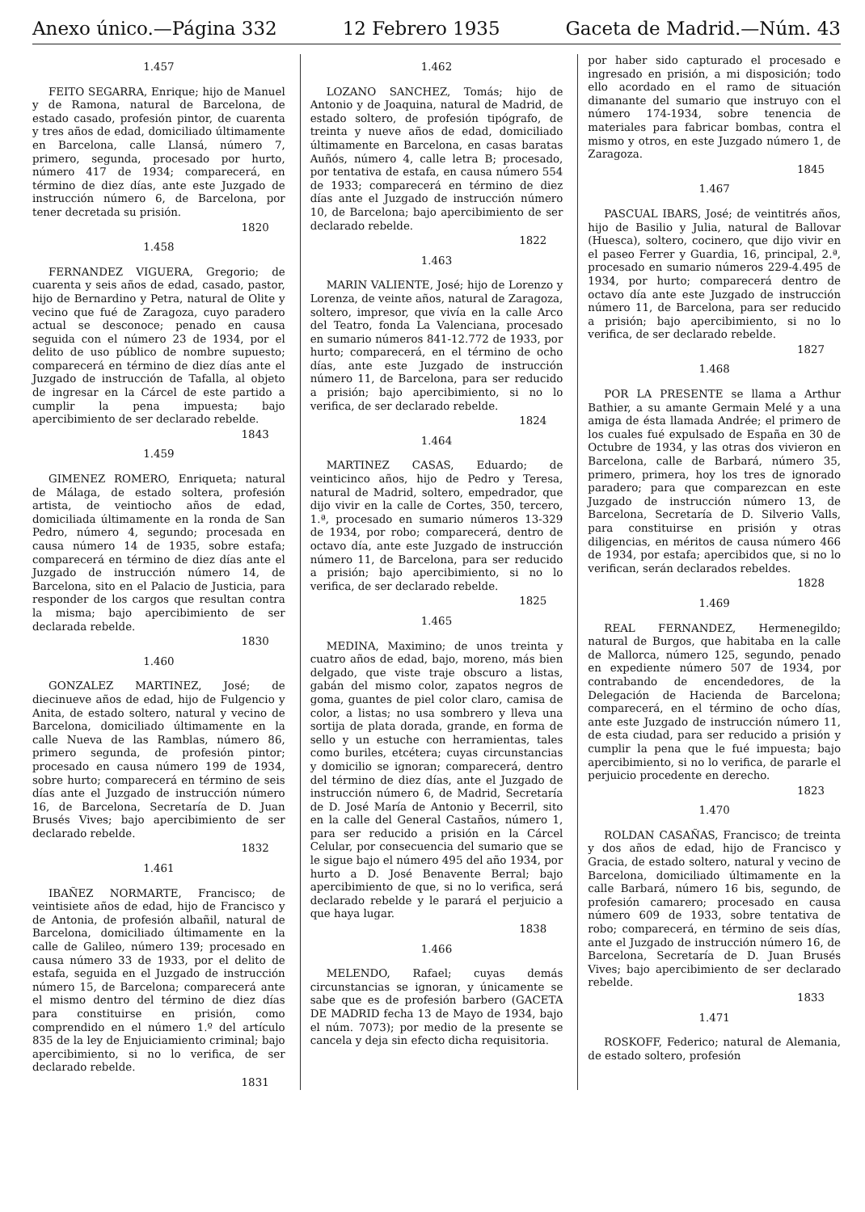Anexo único.—Página 332 12 Febrero 1935 Gaceta de Madrid.—Núm. 43
1.457
FEITO SEGARRA, Enrique; hijo de Manuel y de Ramona, natural de Barcelona, de estado casado, profesión pintor, de cuarenta y tres años de edad, domiciliado últimamente en Barcelona, calle Llansá, número 7, primero, segunda, procesado por hurto, número 417 de 1934; comparecerá, en término de diez días, ante este Juzgado de instrucción número 6, de Barcelona, por tener decretada su prisión.
1820
1.458
FERNANDEZ VIGUERA, Gregorio; de cuarenta y seis años de edad, casado, pastor, hijo de Bernardino y Petra, natural de Olite y vecino que fué de Zaragoza, cuyo paradero actual se desconoce; penado en causa seguida con el número 23 de 1934, por el delito de uso público de nombre supuesto; comparecerá en término de diez días ante el Juzgado de instrucción de Tafalla, al objeto de ingresar en la Cárcel de este partido a cumplir la pena impuesta; bajo apercibimiento de ser declarado rebelde.
1843
1.459
GIMENEZ ROMERO, Enriqueta; natural de Málaga, de estado soltera, profesión artista, de veintiocho años de edad, domiciliada últimamente en la ronda de San Pedro, número 4, segundo; procesada en causa número 14 de 1935, sobre estafa; comparecerá en término de diez días ante el Juzgado de instrucción número 14, de Barcelona, sito en el Palacio de Justicia, para responder de los cargos que resultan contra la misma; bajo apercibimiento de ser declarada rebelde.
1830
1.460
GONZALEZ MARTINEZ, José; de diecinueve años de edad, hijo de Fulgencio y Anita, de estado soltero, natural y vecino de Barcelona, domiciliado últimamente en la calle Nueva de las Ramblas, número 86, primero segunda, de profesión pintor; procesado en causa número 199 de 1934, sobre hurto; comparecerá en término de seis días ante el Juzgado de instrucción número 16, de Barcelona, Secretaría de D. Juan Brusés Vives; bajo apercibimiento de ser declarado rebelde.
1832
1.461
IBAÑEZ NORMARTE, Francisco; de veintisiete años de edad, hijo de Francisco y de Antonia, de profesión albañil, natural de Barcelona, domiciliado últimamente en la calle de Galileo, número 139; procesado en causa número 33 de 1933, por el delito de estafa, seguida en el Juzgado de instrucción número 15, de Barcelona; comparecerá ante el mismo dentro del término de diez días para constituirse en prisión, como comprendido en el número 1.º del artículo 835 de la ley de Enjuiciamiento criminal; bajo apercibimiento, si no lo verifica, de ser declarado rebelde.
1831
1.462
LOZANO SANCHEZ, Tomás; hijo de Antonio y de Joaquina, natural de Madrid, de estado soltero, de profesión tipógrafo, de treinta y nueve años de edad, domiciliado últimamente en Barcelona, en casas baratas Auñós, número 4, calle letra B; procesado, por tentativa de estafa, en causa número 554 de 1933; comparecerá en término de diez días ante el Juzgado de instrucción número 10, de Barcelona; bajo apercibimiento de ser declarado rebelde.
1822
1.463
MARIN VALIENTE, José; hijo de Lorenzo y Lorenza, de veinte años, natural de Zaragoza, soltero, impresor, que vivía en la calle Arco del Teatro, fonda La Valenciana, procesado en sumario números 841-12.772 de 1933, por hurto; comparecerá, en el término de ocho días, ante este Juzgado de instrucción número 11, de Barcelona, para ser reducido a prisión; bajo apercibimiento, si no lo verifica, de ser declarado rebelde.
1824
1.464
MARTINEZ CASAS, Eduardo; de veinticinco años, hijo de Pedro y Teresa, natural de Madrid, soltero, empedrador, que dijo vivir en la calle de Cortes, 350, tercero, 1.ª, procesado en sumario números 13-329 de 1934, por robo; comparecerá, dentro de octavo día, ante este Juzgado de instrucción número 11, de Barcelona, para ser reducido a prisión; bajo apercibimiento, si no lo verifica, de ser declarado rebelde.
1825
1.465
MEDINA, Maximino; de unos treinta y cuatro años de edad, bajo, moreno, más bien delgado, que viste traje obscuro a listas, gabán del mismo color, zapatos negros de goma, guantes de piel color claro, camisa de color, a listas; no usa sombrero y lleva una sortija de plata dorada, grande, en forma de sello y un estuche con herramientas, tales como buriles, etcétera; cuyas circunstancias y domicilio se ignoran; comparecerá, dentro del término de diez días, ante el Juzgado de instrucción número 6, de Madrid, Secretaría de D. José María de Antonio y Becerril, sito en la calle del General Castaños, número 1, para ser reducido a prisión en la Cárcel Celular, por consecuencia del sumario que se le sigue bajo el número 495 del año 1934, por hurto a D. José Benavente Berral; bajo apercibimiento de que, si no lo verifica, será declarado rebelde y le parará el perjuicio a que haya lugar.
1838
1.466
MELENDO, Rafael; cuyas demás circunstancias se ignoran, y únicamente se sabe que es de profesión barbero (GACETA DE MADRID fecha 13 de Mayo de 1934, bajo el núm. 7073); por medio de la presente se cancela y deja sin efecto dicha requisitoria.
por haber sido capturado el procesado e ingresado en prisión, a mi disposición; todo ello acordado en el ramo de situación dimanante del sumario que instruyo con el número 174-1934, sobre tenencia de materiales para fabricar bombas, contra el mismo y otros, en este Juzgado número 1, de Zaragoza.
1845
1.467
PASCUAL IBARS, José; de veintitrés años, hijo de Basilio y Julia, natural de Ballovar (Huesca), soltero, cocinero, que dijo vivir en el paseo Ferrer y Guardia, 16, principal, 2.ª, procesado en sumario números 229-4.495 de 1934, por hurto; comparecerá dentro de octavo día ante este Juzgado de instrucción número 11, de Barcelona, para ser reducido a prisión; bajo apercibimiento, si no lo verifica, de ser declarado rebelde.
1827
1.468
POR LA PRESENTE se llama a Arthur Bathier, a su amante Germain Melé y a una amiga de ésta llamada Andrée; el primero de los cuales fué expulsado de España en 30 de Octubre de 1934, y las otras dos vivieron en Barcelona, calle de Barbará, número 35, primero, primera, hoy los tres de ignorado paradero; para que comparezcan en este Juzgado de instrucción número 13, de Barcelona, Secretaría de D. Silverio Valls, para constituirse en prisión y otras diligencias, en méritos de causa número 466 de 1934, por estafa; apercibidos que, si no lo verifican, serán declarados rebeldes.
1828
1.469
REAL FERNANDEZ, Hermenegildo; natural de Burgos, que habitaba en la calle de Mallorca, número 125, segundo, penado en expediente número 507 de 1934, por contrabando de encendedores, de la Delegación de Hacienda de Barcelona; comparecerá, en el término de ocho días, ante este Juzgado de instrucción número 11, de esta ciudad, para ser reducido a prisión y cumplir la pena que le fué impuesta; bajo apercibimiento, si no lo verifica, de pararle el perjuicio procedente en derecho.
1823
1.470
ROLDAN CASAÑAS, Francisco; de treinta y dos años de edad, hijo de Francisco y Gracia, de estado soltero, natural y vecino de Barcelona, domiciliado últimamente en la calle Barbará, número 16 bis, segundo, de profesión camarero; procesado en causa número 609 de 1933, sobre tentativa de robo; comparecerá, en término de seis días, ante el Juzgado de instrucción número 16, de Barcelona, Secretaría de D. Juan Brusés Vives; bajo apercibimiento de ser declarado rebelde.
1833
1.471
ROSKOFF, Federico; natural de Alemania, de estado soltero, profesión